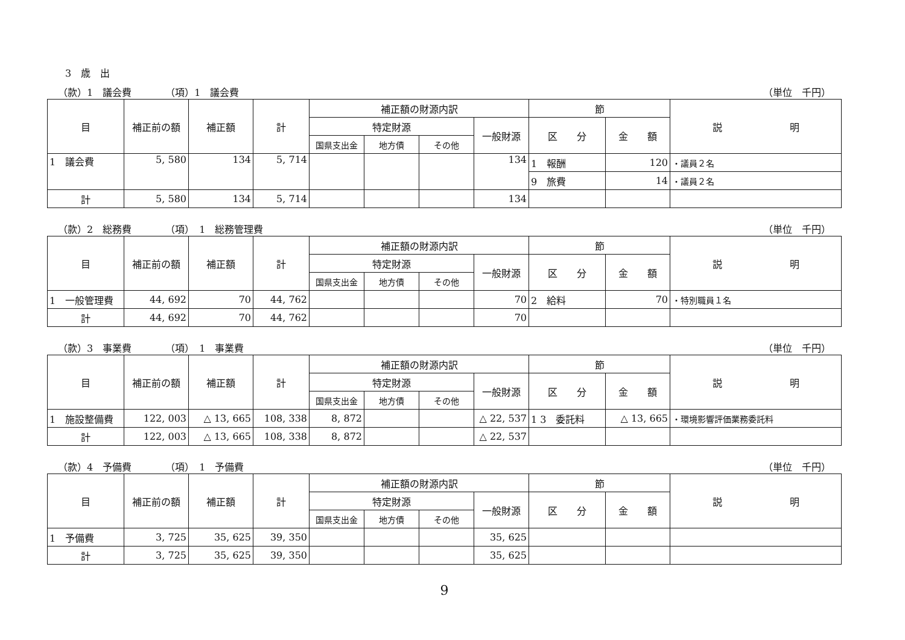3　歳　出
（款）1　議会費　　　　（項）1　議会費 （単位　千円）
| 目 | 補正前の額 | 補正額 | 計 | 補正額の財源内訳 | | | | 節 | | 説 明 |
| --- | --- | --- | --- | --- | --- | --- | --- | --- | --- | --- |
| | | | | 特定財源 | | | 一般財源 | 区 分 | 金 額 | |
| | | | | 国県支出金 | 地方債 | その他 | | | | |
| 1 議会費 | 5, 580 | 134 | 5, 714 | | | | 134 | 1 報酬 | 120 | ・議員２名 |
| | | | | | | | | 9 旅費 | 14 | ・議員２名 |
| 計 | 5, 580 | 134 | 5, 714 | | | | 134 | | | |
（款）2　総務費　　　　（項）　1　総務管理費 （単位　千円）
| 目 | 補正前の額 | 補正額 | 計 | 補正額の財源内訳 | | | | 節 | | 説 明 |
| --- | --- | --- | --- | --- | --- | --- | --- | --- | --- | --- |
| | | | | 特定財源 | | | 一般財源 | 区 分 | 金 額 | |
| | | | | 国県支出金 | 地方債 | その他 | | | | |
| 1 一般管理費 | 44, 692 | 70 | 44, 762 | | | | 70 | 2 給料 | 70 | ・特別職員１名 |
| 計 | 44, 692 | 70 | 44, 762 | | | | 70 | | | |
（款）3　事業費　　　　（項）　1　事業費 （単位　千円）
| 目 | 補正前の額 | 補正額 | 計 | 補正額の財源内訳 | | | | 節 | | 説 明 |
| --- | --- | --- | --- | --- | --- | --- | --- | --- | --- | --- |
| | | | | 特定財源 | | | 一般財源 | 区 分 | 金 額 | |
| | | | | 国県支出金 | 地方債 | その他 | | | | |
| 1 施設整備費 | 122, 003 | △ 13, 665 | 108, 338 | 8, 872 | | | △ 22, 537 | 1 3 委託料 | △ 13, 665 | ・環境影響評価業務委託料 |
| 計 | 122, 003 | △ 13, 665 | 108, 338 | 8, 872 | | | △ 22, 537 | | | |
（款）4　予備費　　　　（項）　1　予備費 （単位　千円）
| 目 | 補正前の額 | 補正額 | 計 | 補正額の財源内訳 | | | | 節 | | 説 明 |
| --- | --- | --- | --- | --- | --- | --- | --- | --- | --- | --- |
| | | | | 特定財源 | | | 一般財源 | 区 分 | 金 額 | |
| | | | | 国県支出金 | 地方債 | その他 | | | | |
| 1 予備費 | 3, 725 | 35, 625 | 39, 350 | | | | 35, 625 | | | |
| 計 | 3, 725 | 35, 625 | 39, 350 | | | | 35, 625 | | | |
9